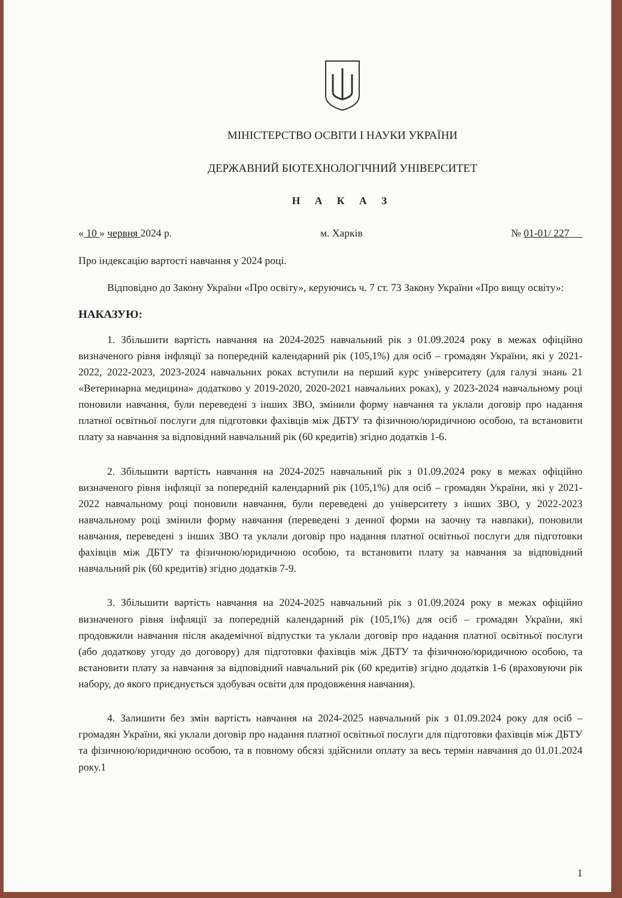МІНІСТЕРСТВО ОСВІТИ І НАУКИ УКРАЇНИ
ДЕРЖАВНИЙ БІОТЕХНОЛОГІЧНИЙ УНІВЕРСИТЕТ
Н А К А З
« 10 » червня 2024 р. м. Харків № 01-01/ 227
Про індексацію вартості навчання у 2024 році.
Відповідно до Закону України «Про освіту», керуючись ч. 7 ст. 73 Закону України «Про вищу освіту»:
НАКАЗУЮ:
1. Збільшити вартість навчання на 2024-2025 навчальний рік з 01.09.2024 року в межах офіційно визначеного рівня інфляції за попередній календарний рік (105,1%) для осіб – громадян України, які у 2021-2022, 2022-2023, 2023-2024 навчальних роках вступили на перший курс університету (для галузі знань 21 «Ветеринарна медицина» додатково у 2019-2020, 2020-2021 навчальних роках), у 2023-2024 навчальному році поновили навчання, були переведені з інших ЗВО, змінили форму навчання та уклали договір про надання платної освітньої послуги для підготовки фахівців між ДБТУ та фізичною/юридичною особою, та встановити плату за навчання за відповідний навчальний рік (60 кредитів) згідно додатків 1-6.
2. Збільшити вартість навчання на 2024-2025 навчальний рік з 01.09.2024 року в межах офіційно визначеного рівня інфляції за попередній календарний рік (105,1%) для осіб – громадян України, які у 2021-2022 навчальному році поновили навчання, були переведені до університету з інших ЗВО, у 2022-2023 навчальному році змінили форму навчання (переведені з денної форми на заочну та навпаки), поновили навчання, переведені з інших ЗВО та уклали договір про надання платної освітньої послуги для підготовки фахівців між ДБТУ та фізичною/юридичною особою, та встановити плату за навчання за відповідний навчальний рік (60 кредитів) згідно додатків 7-9.
3. Збільшити вартість навчання на 2024-2025 навчальний рік з 01.09.2024 року в межах офіційно визначеного рівня інфляції за попередній календарний рік (105,1%) для осіб – громадян України, які продовжили навчання після академічної відпустки та уклали договір про надання платної освітньої послуги (або додаткову угоду до договору) для підготовки фахівців між ДБТУ та фізичною/юридичною особою, та встановити плату за навчання за відповідний навчальний рік (60 кредитів) згідно додатків 1-6 (враховуючи рік набору, до якого приєднується здобувач освіти для продовження навчання).
4. Залишити без змін вартість навчання на 2024-2025 навчальний рік з 01.09.2024 року для осіб – громадян України, які уклали договір про надання платної освітньої послуги для підготовки фахівців між ДБТУ та фізичною/юридичною особою, та в повному обсязі здійснили оплату за весь термін навчання до 01.01.2024 року.1
1